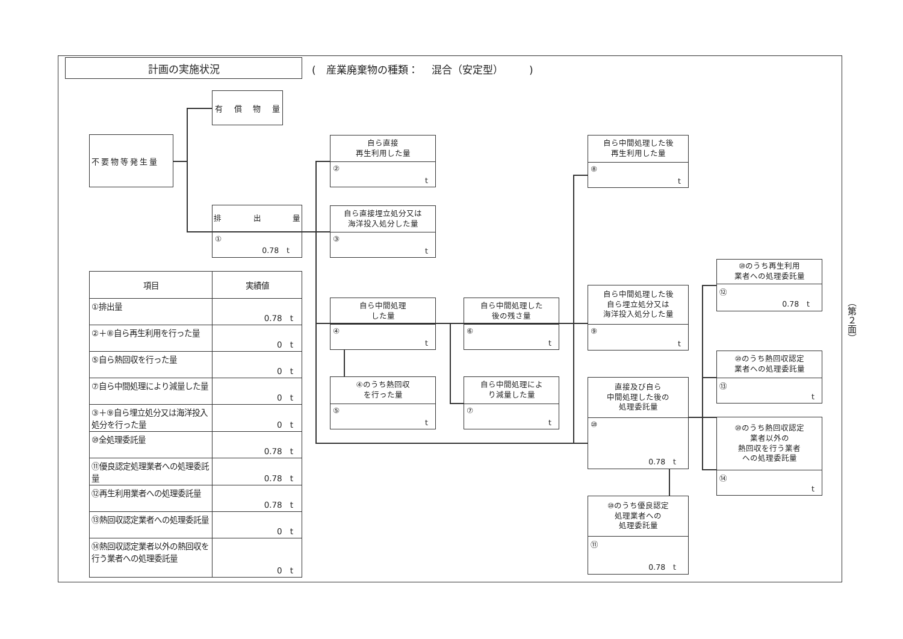計画の実施状況
(　産業廃棄物の種類：　 混合（安定型）　　　)
有 償 物 量
不要物等発生量
自ら直接
再生利用した量
②
t
自ら中間処理した後
再生利用した量
⑧
t
排 出 量
①
0.78　t
自ら直接埋立処分又は
海洋投入処分した量
③
t
⑩のうち再生利用
業者への処理委託量
⑫
0.78　t
| 項目 | 実績値 |
| --- | --- |
| ①排出量 | 0.78 t |
| ②＋⑧自ら再生利用を行った量 | 0 t |
| ⑤自ら熱回収を行った量 | 0 t |
| ⑦自ら中間処理により減量した量 | 0 t |
| ③＋⑨自ら埋立処分又は海洋投入処分を行った量 | 0 t |
| ⑩全処理委託量 | 0.78 t |
| ⑪優良認定処理業者への処理委託量 | 0.78 t |
| ⑫再生利用業者への処理委託量 | 0.78 t |
| ⑬熱回収認定業者への処理委託量 | 0 t |
| ⑭熱回収認定業者以外の熱回収を行う業者への処理委託量 | 0 t |
自ら中間処理した後
自ら埋立処分又は
海洋投入処分した量
⑨
t
自ら中間処理
した量
④
t
自ら中間処理した
後の残さ量
⑥
t
⑩のうち熱回収認定
業者への処理委託量
⑬
t
④のうち熱回収
を行った量
⑤
t
自ら中間処理によ
り減量した量
⑦
t
直接及び自ら
中間処理した後の
処理委託量
⑩
0.78　t
⑩のうち熱回収認定
業者以外の
熱回収を行う業者
への処理委託量
⑭
t
⑩のうち優良認定
処理業者への
処理委託量
⑪
0.78　t
（第２面）